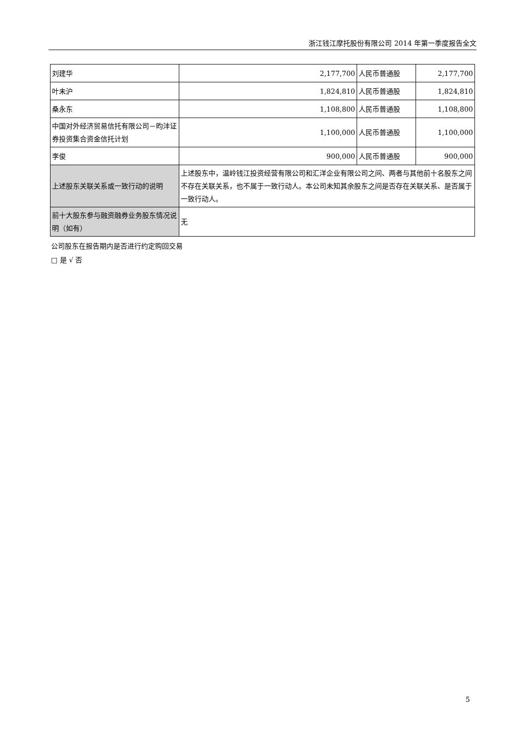浙江钱江摩托股份有限公司 2014 年第一季度报告全文
| 刘建华 | 2,177,700 | 人民币普通股 | 2,177,700 |
| 叶未沪 | 1,824,810 | 人民币普通股 | 1,824,810 |
| 桑永东 | 1,108,800 | 人民币普通股 | 1,108,800 |
| 中国对外经济贸易信托有限公司－昀沣证券投资集合资金信托计划 | 1,100,000 | 人民币普通股 | 1,100,000 |
| 李俊 | 900,000 | 人民币普通股 | 900,000 |
| 上述股东关联关系或一致行动的说明 | 上述股东中，温岭钱江投资经营有限公司和汇洋企业有限公司之间、两者与其他前十名股东之间不存在关联关系，也不属于一致行动人。本公司未知其余股东之间是否存在关联关系、是否属于一致行动人。 | | |
| 前十大股东参与融资融券业务股东情况说明（如有） | 无 | | |
公司股东在报告期内是否进行约定购回交易
□ 是 √ 否
5